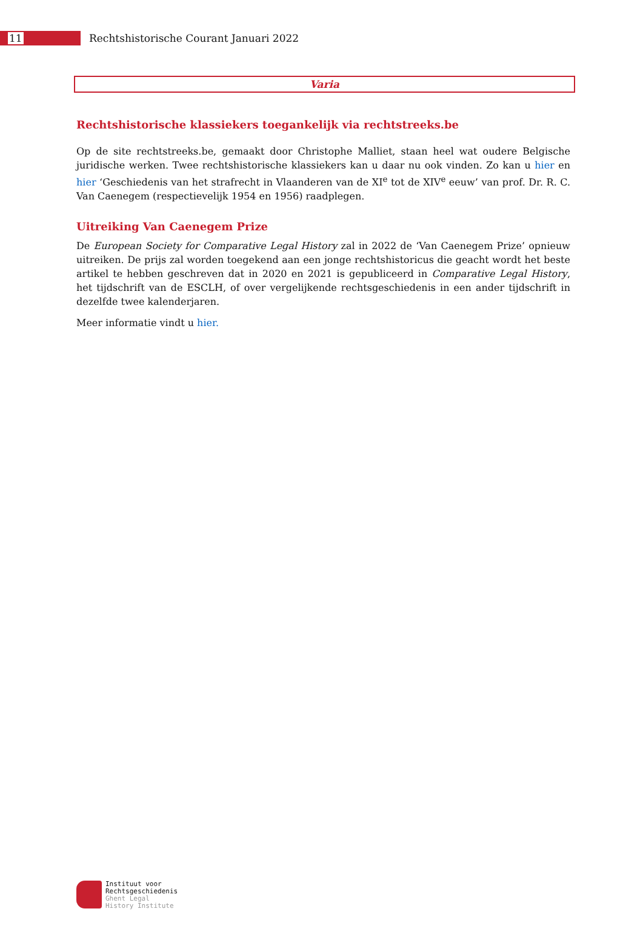11
Rechtshistorische Courant Januari 2022
Varia
Rechtshistorische klassiekers toegankelijk via rechtstreeks.be
Op de site rechtstreeks.be, gemaakt door Christophe Malliet, staan heel wat oudere Belgische juridische werken. Twee rechtshistorische klassiekers kan u daar nu ook vinden. Zo kan u hier en hier ‘Geschiedenis van het strafrecht in Vlaanderen van de XI<sup>e</sup> tot de XIV<sup>e</sup> eeuw’ van prof. Dr. R. C. Van Caenegem (respectievelijk 1954 en 1956) raadplegen.
Uitreiking Van Caenegem Prize
De European Society for Comparative Legal History zal in 2022 de ‘Van Caenegem Prize’ opnieuw uitreiken. De prijs zal worden toegekend aan een jonge rechtshistoricus die geacht wordt het beste artikel te hebben geschreven dat in 2020 en 2021 is gepubliceerd in Comparative Legal History, het tijdschrift van de ESCLH, of over vergelijkende rechtsgeschiedenis in een ander tijdschrift in dezelfde twee kalenderjaren.
Meer informatie vindt u hier.
Instituut voor
Rechtsgeschiedenis
Ghent Legal
History Institute